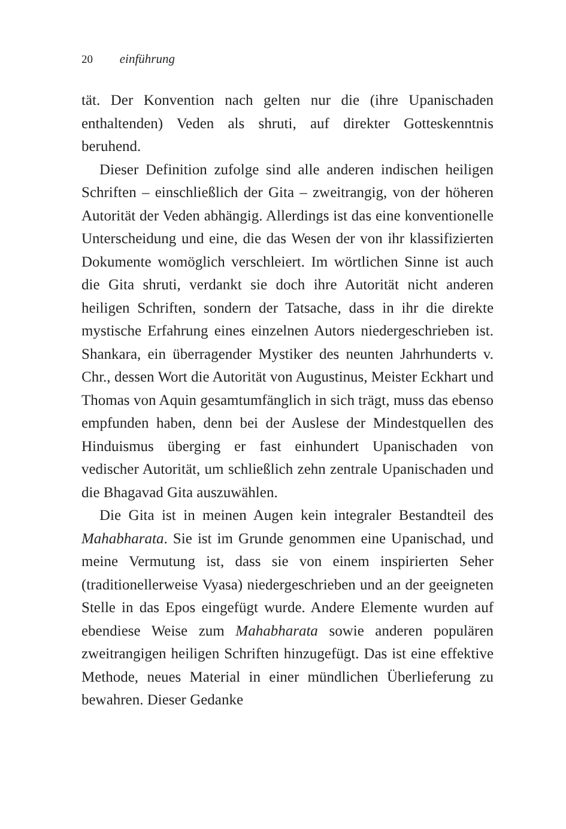20 einführung
tät. Der Konvention nach gelten nur die (ihre Upanischaden enthaltenden) Veden als shruti, auf direkter Gotteskenntnis beruhend.
Dieser Definition zufolge sind alle anderen indischen heiligen Schriften – einschließlich der Gita – zweitrangig, von der höheren Autorität der Veden abhängig. Allerdings ist das eine konventionelle Unterscheidung und eine, die das Wesen der von ihr klassifizierten Dokumente womöglich verschleiert. Im wörtlichen Sinne ist auch die Gita shruti, verdankt sie doch ihre Autorität nicht anderen heiligen Schriften, sondern der Tatsache, dass in ihr die direkte mystische Erfahrung eines einzelnen Autors niedergeschrieben ist. Shankara, ein überragender Mystiker des neunten Jahrhunderts v. Chr., dessen Wort die Autorität von Augustinus, Meister Eckhart und Thomas von Aquin gesamtumfänglich in sich trägt, muss das ebenso empfunden haben, denn bei der Auslese der Mindestquellen des Hinduismus überging er fast einhundert Upanischaden von vedischer Autorität, um schließlich zehn zentrale Upanischaden und die Bhagavad Gita auszuwählen.
Die Gita ist in meinen Augen kein integraler Bestandteil des Mahabharata. Sie ist im Grunde genommen eine Upanischad, und meine Vermutung ist, dass sie von einem inspirierten Seher (traditionellerweise Vyasa) niedergeschrieben und an der geeigneten Stelle in das Epos eingefügt wurde. Andere Elemente wurden auf ebendiese Weise zum Mahabharata sowie anderen populären zweitrangigen heiligen Schriften hinzugefügt. Das ist eine effektive Methode, neues Material in einer mündlichen Überlieferung zu bewahren. Dieser Gedanke